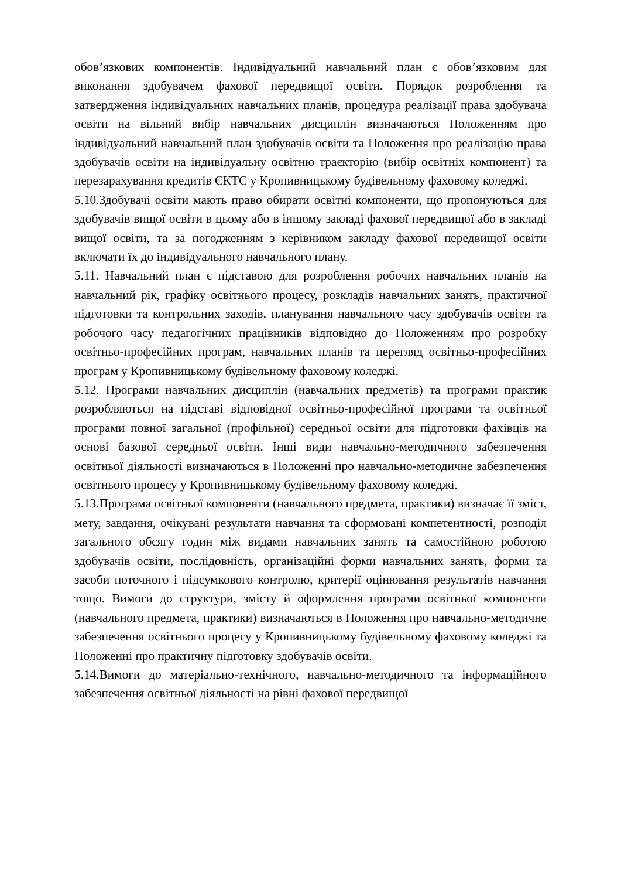обов’язкових компонентів. Індивідуальний навчальний план є обов’язковим для виконання здобувачем фахової передвищої освіти. Порядок розроблення та затвердження індивідуальних навчальних планів, процедура реалізації права здобувача освіти на вільний вибір навчальних дисциплін визначаються Положенням про індивідуальний навчальний план здобувачів освіти та Положення про реалізацію права здобувачів освіти на індивідуальну освітню траєкторію (вибір освітніх компонент) та перезарахування кредитів ЄКТС у Кропивницькому будівельному фаховому коледжі.
5.10.Здобувачі освіти мають право обирати освітні компоненти, що пропонуються для здобувачів вищої освіти в цьому або в іншому закладі фахової передвищої або в закладі вищої освіти, та за погодженням з керівником закладу фахової передвищої освіти включати їх до індивідуального навчального плану.
5.11. Навчальний план є підставою для розроблення робочих навчальних планів на навчальний рік, графіку освітнього процесу, розкладів навчальних занять, практичної підготовки та контрольних заходів, планування навчального часу здобувачів освіти та робочого часу педагогічних працівників відповідно до Положенням про розробку освітньо-професійних програм, навчальних планів та перегляд освітньо-професійних програм у Кропивницькому будівельному фаховому коледжі.
5.12. Програми навчальних дисциплін (навчальних предметів) та програми практик розробляються на підставі відповідної освітньо-професійної програми та освітньої програми повної загальної (профільної) середньої освіти для підготовки фахівців на основі базової середньої освіти. Інші види навчально-методичного забезпечення освітньої діяльності визначаються в Положенні про навчально-методичне забезпечення освітнього процесу у Кропивницькому будівельному фаховому коледжі.
5.13.Програма освітньої компоненти (навчального предмета, практики) визначає її зміст, мету, завдання, очікувані результати навчання та сформовані компетентності, розподіл загального обсягу годин між видами навчальних занять та самостійною роботою здобувачів освіти, послідовність, організаційні форми навчальних занять, форми та засоби поточного і підсумкового контролю, критерії оцінювання результатів навчання тощо. Вимоги до структури, змісту й оформлення програми освітньої компоненти (навчального предмета, практики) визначаються в Положення про навчально-методичне забезпечення освітнього процесу у Кропивницькому будівельному фаховому коледжі та Положенні про практичну підготовку здобувачів освіти.
5.14.Вимоги до матеріально-технічного, навчально-методичного та інформаційного забезпечення освітньої діяльності на рівні фахової передвищої